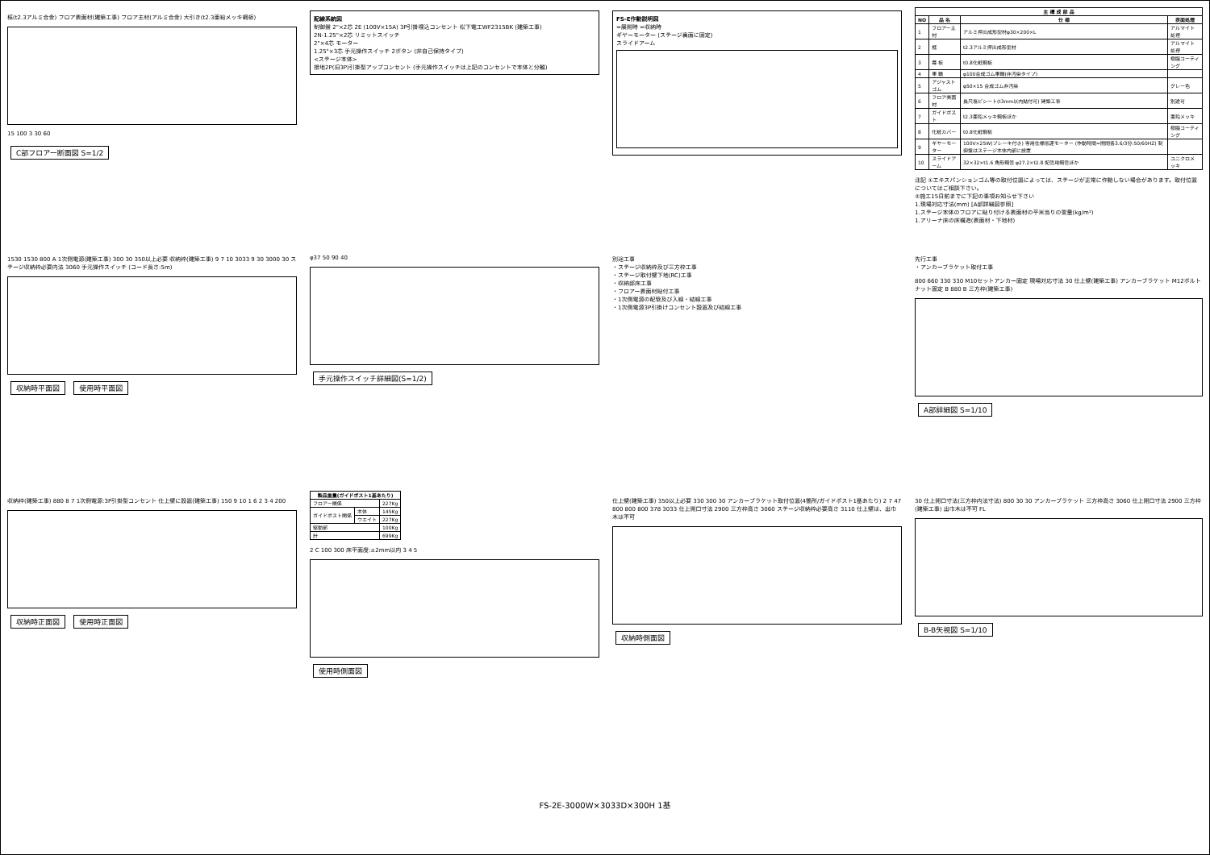框(t2.3アルミ合金) フロア表面材(建築工事) フロア主材(アルミ合金) 大引き(t2.3亜鉛メッキ鋼板)
15 100 3 30 60
C部フロアー断面図 S=1/2
配線系統図
制御盤 2"×2芯 2E (100V×15A) 3P引掛埋込コンセント 松下電工WF2315BK (建築工事)
2N-1.25"×2芯 リミットスイッチ
2"×4芯 モーター
1.25"×3芯 手元操作スイッチ 2ボタン (非自己保持タイプ)
<ステージ本体>
接地2P(旧3P)引掛型アップコンセント (手元操作スイッチは上記のコンセントで本体と分離)
FS-E作動説明図
=展開時 =収納時
ギヤーモーター (ステージ裏面に固定)
スライドアーム
| 主 構 成 部 品 | | | |
| --- | --- | --- | --- |
| NO | 品 名 | 仕 様 | 表面処理 |
| 1 | フロアー主材 | アルミ押出成形型材φ30×200×L | アルマイト処理 |
| 2 | 框 | t2.3アルミ押出成形型材 | アルマイト処理 |
| 3 | 幕 板 | t0.8化粧鋼板 | 樹脂コーティング |
| 4 | 車 輪 | φ100合成ゴム車輪(非汚染タイプ) | |
| 5 | アジャストゴム | φ50×15 合成ゴム非汚染 | グレー色 |
| 6 | フロア表面材 | 長尺塩ビシート(t3mm以内貼付可) 建築工事 | 別途可 |
| 7 | ガイドポスト | t2.3亜鉛メッキ鋼板ほか | 亜鉛メッキ |
| 8 | 化粧カバー | t0.8化粧鋼板 | 樹脂コーティング |
| 9 | ギヤーモーター | 100V×25W(ブレーキ付き) 専用仕様低速モーター (作動時間=開閉各3.6/3分:50/60HZ) 制御盤はステージ本体内部に設置 | |
| 10 | スライドアーム | 32×32×t1.6 角形鋼管 φ27.2×t2.8 配管用鋼管ほか | ユニクロメッキ |
注記 ①エキスパンションゴム等の取付位置によっては、ステージが正常に作動しない場合があります。取付位置についてはご相談下さい。
②施工15日前までに下記の事項お知らせ下さい
1.現場対応寸法(mm) [A部詳細図参照]
1.ステージ本体のフロアに貼り付ける表面材の平米当りの重量(kg/m²)
1.アリーナ床の床構造(表面材・下地材)
1530 1530 800 A 1次側電源(建築工事) 300 30 350以上必要 収納枠(建築工事) 9 7 10 3033 9 30 3000 30 ステージ収納枠必要内法 3060 手元操作スイッチ (コード長さ:5m)
収納時平面図 使用時平面図
φ37 50 90 40
手元操作スイッチ詳細図(S=1/2)
別途工事
・ステージ収納枠及び三方枠工事
・ステージ取付壁下地(RC)工事
・収納部床工事
・フロアー表面材貼付工事
・1次側電源の配管及び入線・結線工事
・1次側電源3P引掛けコンセント設置及び結線工事
先行工事
・アンカーブラケット取付工事
800 660 330 330 M10セットアンカー固定 現場対応寸法 30 仕上壁(建築工事) アンカーブラケット M12ボルトナット固定 B 880 B 三方枠(建築工事)
A部詳細図 S=1/10
収納枠(建築工事) 880 8 7 1次側電源:3P引掛型コンセント 仕上壁に設置(建築工事) 150 9 10 1 6 2 3 4 200
収納時正面図 使用時正面図
| 製品重量(ガイドポスト1基あたり) | | |
| --- | --- | --- |
| フロアー関係 | | 227Kg |
| ガイドポスト関係 | 本体 | 145Kg |
| | ウエイト | 227Kg |
| 駆動部 | | 100Kg |
| 計 | | 699Kg |
2 C 100 300 床平面度:±2mm以内 3 4 5
使用時側面図
仕上壁(建築工事) 350以上必要 330 300 30 アンカーブラケット取付位置(4箇所/ガイドポスト1基あたり) 2 7 47 800 800 800 378 3033 仕上開口寸法 2900 三方枠高さ 3060 ステージ収納枠必要高さ 3110 仕上壁は、出巾木は不可
収納時側面図
30 仕上開口寸法(三方枠内法寸法) 800 30 30 アンカーブラケット 三方枠高さ 3060 仕上開口寸法 2900 三方枠(建築工事) 出巾木は不可 FL
B-B矢視図 S=1/10
FS-2E-3000W×3033D×300H 1基